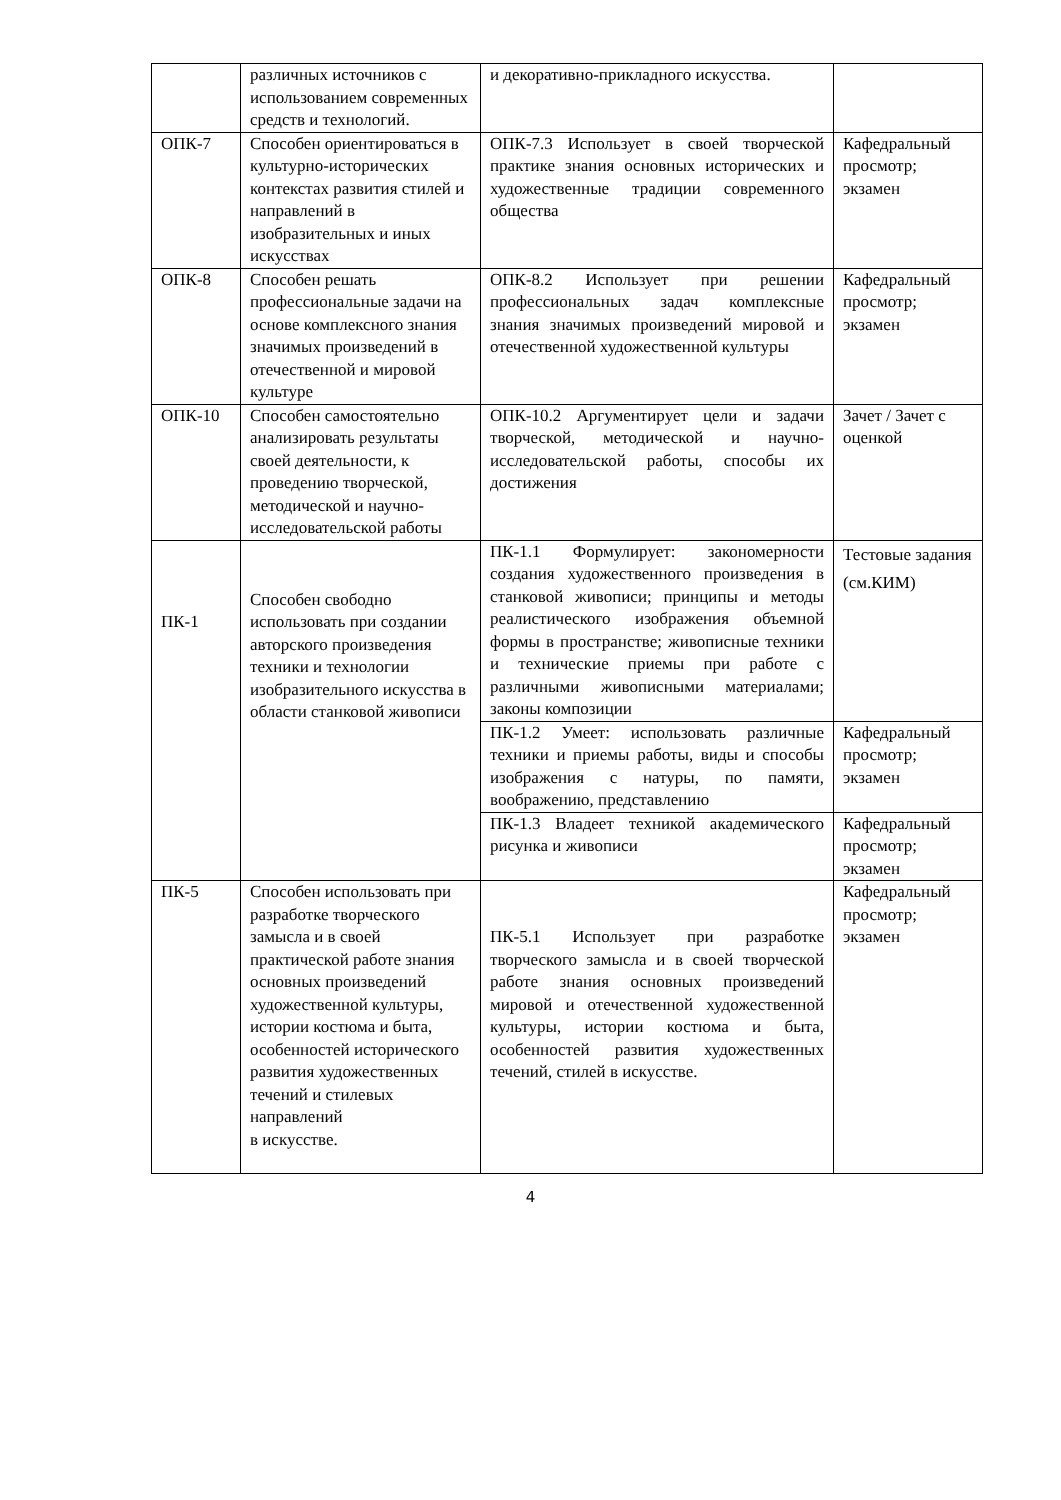| | различных источников с использованием современных средств и технологий. | и декоративно-прикладного искусства. | |
| ОПК-7 | Способен ориентироваться в культурно-исторических контекстах развития стилей и направлений в изобразительных и иных искусствах | ОПК-7.3 Использует в своей творческой практике знания основных исторических и художественные традиции современного общества | Кафедральный просмотр; экзамен |
| ОПК-8 | Способен решать профессиональные задачи на основе комплексного знания значимых произведений в отечественной и мировой культуре | ОПК-8.2 Использует при решении профессиональных задач комплексные знания значимых произведений мировой и отечественной художественной культуры | Кафедральный просмотр; экзамен |
| ОПК-10 | Способен самостоятельно анализировать результаты своей деятельности, к проведению творческой, методической и научно-исследовательской работы | ОПК-10.2 Аргументирует цели и задачи творческой, методической и научно-исследовательской работы, способы их достижения | Зачет / Зачет с оценкой |
| ПК-1 | Способен свободно использовать при создании авторского произведения техники и технологии изобразительного искусства в области станковой живописи | ПК-1.1 Формулирует: закономерности создания художественного произведения в станковой живописи; принципы и методы реалистического изображения объемной формы в пространстве; живописные техники и технические приемы при работе с различными живописными материалами; законы композиции | Тестовые задания (см.КИМ) |
| | | ПК-1.2 Умеет: использовать различные техники и приемы работы, виды и способы изображения с натуры, по памяти, воображению, представлению | Кафедральный просмотр; экзамен |
| | | ПК-1.3 Владеет техникой академического рисунка и живописи | Кафедральный просмотр; экзамен |
| ПК-5 | Способен использовать при разработке творческого замысла и в своей практической работе знания основных произведений художественной культуры, истории костюма и быта, особенностей исторического развития художественных течений и стилевых направлений в искусстве. | ПК-5.1 Использует при разработке творческого замысла и в своей творческой работе знания основных произведений мировой и отечественной художественной культуры, истории костюма и быта, особенностей развития художественных течений, стилей в искусстве. | Кафедральный просмотр; экзамен |
4